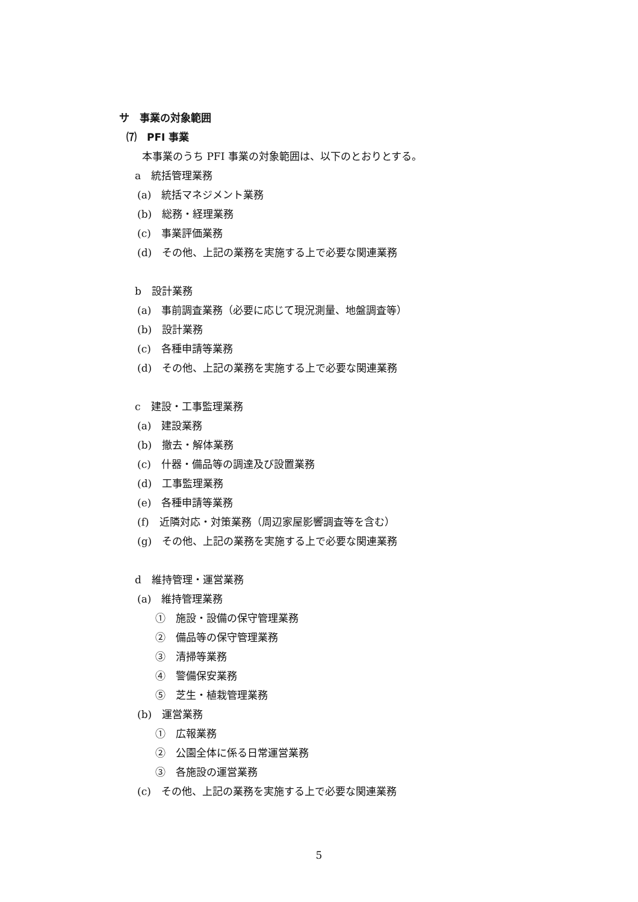サ　事業の対象範囲
⑺　PFI 事業
本事業のうち PFI 事業の対象範囲は、以下のとおりとする。
a　統括管理業務
(a)　統括マネジメント業務
(b)　総務・経理業務
(c)　事業評価業務
(d)　その他、上記の業務を実施する上で必要な関連業務
b　設計業務
(a)　事前調査業務（必要に応じて現況測量、地盤調査等）
(b)　設計業務
(c)　各種申請等業務
(d)　その他、上記の業務を実施する上で必要な関連業務
c　建設・工事監理業務
(a)　建設業務
(b)　撤去・解体業務
(c)　什器・備品等の調達及び設置業務
(d)　工事監理業務
(e)　各種申請等業務
(f)　近隣対応・対策業務（周辺家屋影響調査等を含む）
(g)　その他、上記の業務を実施する上で必要な関連業務
d　維持管理・運営業務
(a)　維持管理業務
①　施設・設備の保守管理業務
②　備品等の保守管理業務
③　清掃等業務
④　警備保安業務
⑤　芝生・植栽管理業務
(b)　運営業務
①　広報業務
②　公園全体に係る日常運営業務
③　各施設の運営業務
(c)　その他、上記の業務を実施する上で必要な関連業務
5